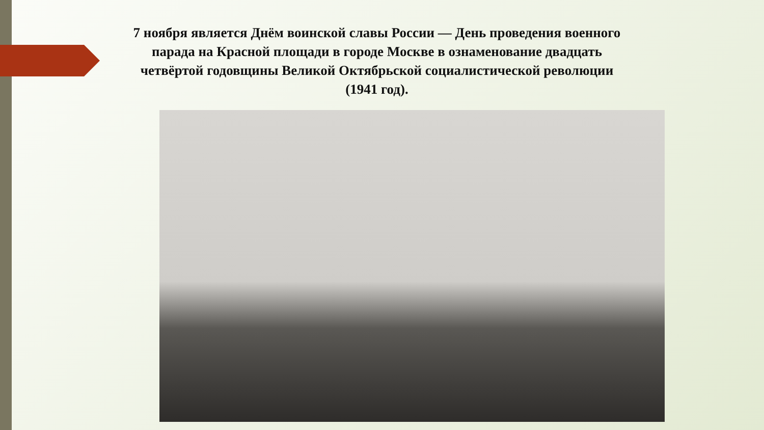7 ноября является Днём воинской славы России — День проведения военного парада на Красной площади в городе Москве в ознаменование двадцать четвёртой годовщины Великой Октябрьской социалистической революции (1941 год).